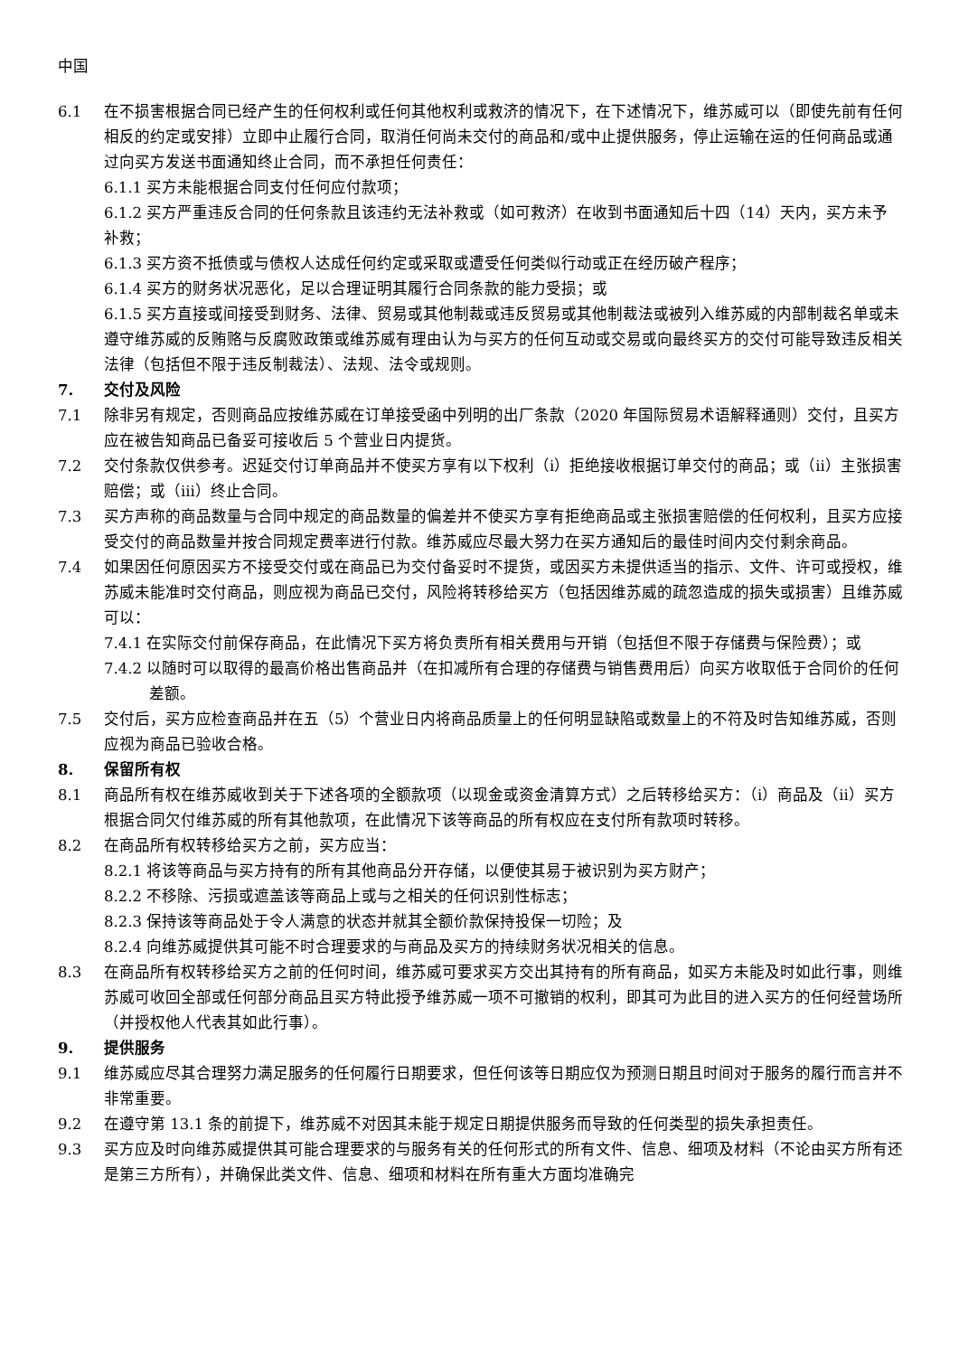中国
6.1 在不损害根据合同已经产生的任何权利或任何其他权利或救济的情况下，在下述情况下，维苏威可以（即使先前有任何相反的约定或安排）立即中止履行合同，取消任何尚未交付的商品和/或中止提供服务，停止运输在运的任何商品或通过向买方发送书面通知终止合同，而不承担任何责任：
6.1.1 买方未能根据合同支付任何应付款项；
6.1.2 买方严重违反合同的任何条款且该违约无法补救或（如可救济）在收到书面通知后十四（14）天内，买方未予补救；
6.1.3 买方资不抵债或与债权人达成任何约定或采取或遭受任何类似行动或正在经历破产程序；
6.1.4 买方的财务状况恶化，足以合理证明其履行合同条款的能力受损；或
6.1.5 买方直接或间接受到财务、法律、贸易或其他制裁或违反贸易或其他制裁法或被列入维苏威的内部制裁名单或未遵守维苏威的反贿赂与反腐败政策或维苏威有理由认为与买方的任何互动或交易或向最终买方的交付可能导致违反相关法律（包括但不限于违反制裁法）、法规、法令或规则。
7. 交付及风险
7.1 除非另有规定，否则商品应按维苏威在订单接受函中列明的出厂条款（2020 年国际贸易术语解释通则）交付，且买方应在被告知商品已备妥可接收后 5 个营业日内提货。
7.2 交付条款仅供参考。迟延交付订单商品并不使买方享有以下权利（i）拒绝接收根据订单交付的商品；或（ii）主张损害赔偿；或（iii）终止合同。
7.3 买方声称的商品数量与合同中规定的商品数量的偏差并不使买方享有拒绝商品或主张损害赔偿的任何权利，且买方应接受交付的商品数量并按合同规定费率进行付款。维苏威应尽最大努力在买方通知后的最佳时间内交付剩余商品。
7.4 如果因任何原因买方不接受交付或在商品已为交付备妥时不提货，或因买方未提供适当的指示、文件、许可或授权，维苏威未能准时交付商品，则应视为商品已交付，风险将转移给买方（包括因维苏威的疏忽造成的损失或损害）且维苏威可以：
7.4.1 在实际交付前保存商品，在此情况下买方将负责所有相关费用与开销（包括但不限于存储费与保险费）；或
7.4.2 以随时可以取得的最高价格出售商品并（在扣减所有合理的存储费与销售费用后）向买方收取低于合同价的任何差额。
7.5 交付后，买方应检查商品并在五（5）个营业日内将商品质量上的任何明显缺陷或数量上的不符及时告知维苏威，否则应视为商品已验收合格。
8. 保留所有权
8.1 商品所有权在维苏威收到关于下述各项的全额款项（以现金或资金清算方式）之后转移给买方：（i）商品及（ii）买方根据合同欠付维苏威的所有其他款项，在此情况下该等商品的所有权应在支付所有款项时转移。
8.2 在商品所有权转移给买方之前，买方应当：
8.2.1 将该等商品与买方持有的所有其他商品分开存储，以便使其易于被识别为买方财产；
8.2.2 不移除、污损或遮盖该等商品上或与之相关的任何识别性标志；
8.2.3 保持该等商品处于令人满意的状态并就其全额价款保持投保一切险；及
8.2.4 向维苏威提供其可能不时合理要求的与商品及买方的持续财务状况相关的信息。
8.3 在商品所有权转移给买方之前的任何时间，维苏威可要求买方交出其持有的所有商品，如买方未能及时如此行事，则维苏威可收回全部或任何部分商品且买方特此授予维苏威一项不可撤销的权利，即其可为此目的进入买方的任何经营场所（并授权他人代表其如此行事）。
9. 提供服务
9.1 维苏威应尽其合理努力满足服务的任何履行日期要求，但任何该等日期应仅为预测日期且时间对于服务的履行而言并不非常重要。
9.2 在遵守第 13.1 条的前提下，维苏威不对因其未能于规定日期提供服务而导致的任何类型的损失承担责任。
9.3 买方应及时向维苏威提供其可能合理要求的与服务有关的任何形式的所有文件、信息、细项及材料（不论由买方所有还是第三方所有），并确保此类文件、信息、细项和材料在所有重大方面均准确完